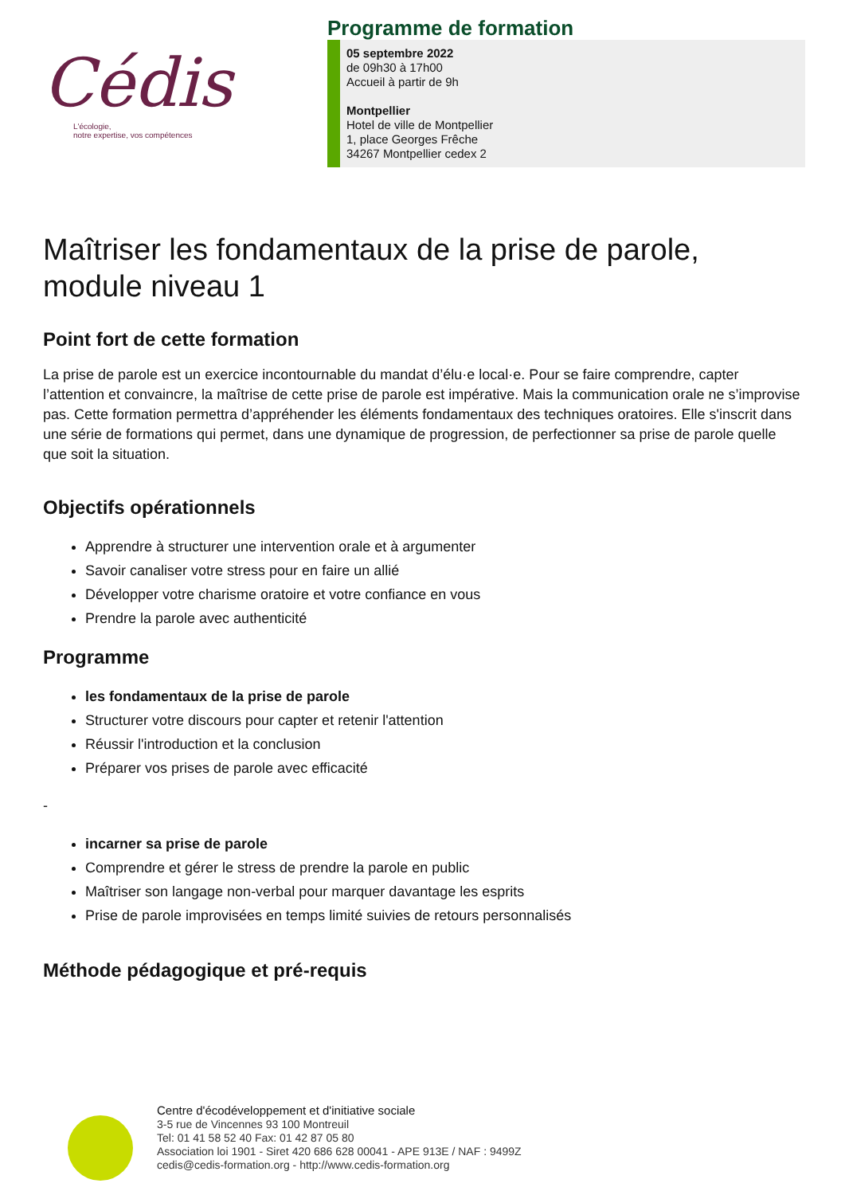Cédis
L'écologie,
notre expertise, vos compétences
Programme de formation
05 septembre 2022
de 09h30 à 17h00
Accueil à partir de 9h
Montpellier
Hotel de ville de Montpellier
1, place Georges Frêche
34267 Montpellier cedex 2
Maîtriser les fondamentaux de la prise de parole, module niveau 1
Point fort de cette formation
La prise de parole est un exercice incontournable du mandat d’élu·e local·e. Pour se faire comprendre, capter l’attention et convaincre, la maîtrise de cette prise de parole est impérative. Mais la communication orale ne s’improvise pas. Cette formation permettra d’appréhender les éléments fondamentaux des techniques oratoires. Elle s'inscrit dans une série de formations qui permet, dans une dynamique de progression, de perfectionner sa prise de parole quelle que soit la situation.
Objectifs opérationnels
Apprendre à structurer une intervention orale et à argumenter
Savoir canaliser votre stress pour en faire un allié
Développer votre charisme oratoire et votre confiance en vous
Prendre la parole avec authenticité
Programme
les fondamentaux de la prise de parole
Structurer votre discours pour capter et retenir l'attention
Réussir l'introduction et la conclusion
Préparer vos prises de parole avec efficacité
-
incarner sa prise de parole
Comprendre et gérer le stress de prendre la parole en public
Maîtriser son langage non-verbal pour marquer davantage les esprits
Prise de parole improvisées en temps limité suivies de retours personnalisés
Méthode pédagogique et pré-requis
Centre d'écodéveloppement et d'initiative sociale
3-5 rue de Vincennes 93 100 Montreuil
Tel: 01 41 58 52 40 Fax: 01 42 87 05 80
Association loi 1901 - Siret 420 686 628 00041 - APE 913E / NAF : 9499Z
cedis@cedis-formation.org - http://www.cedis-formation.org